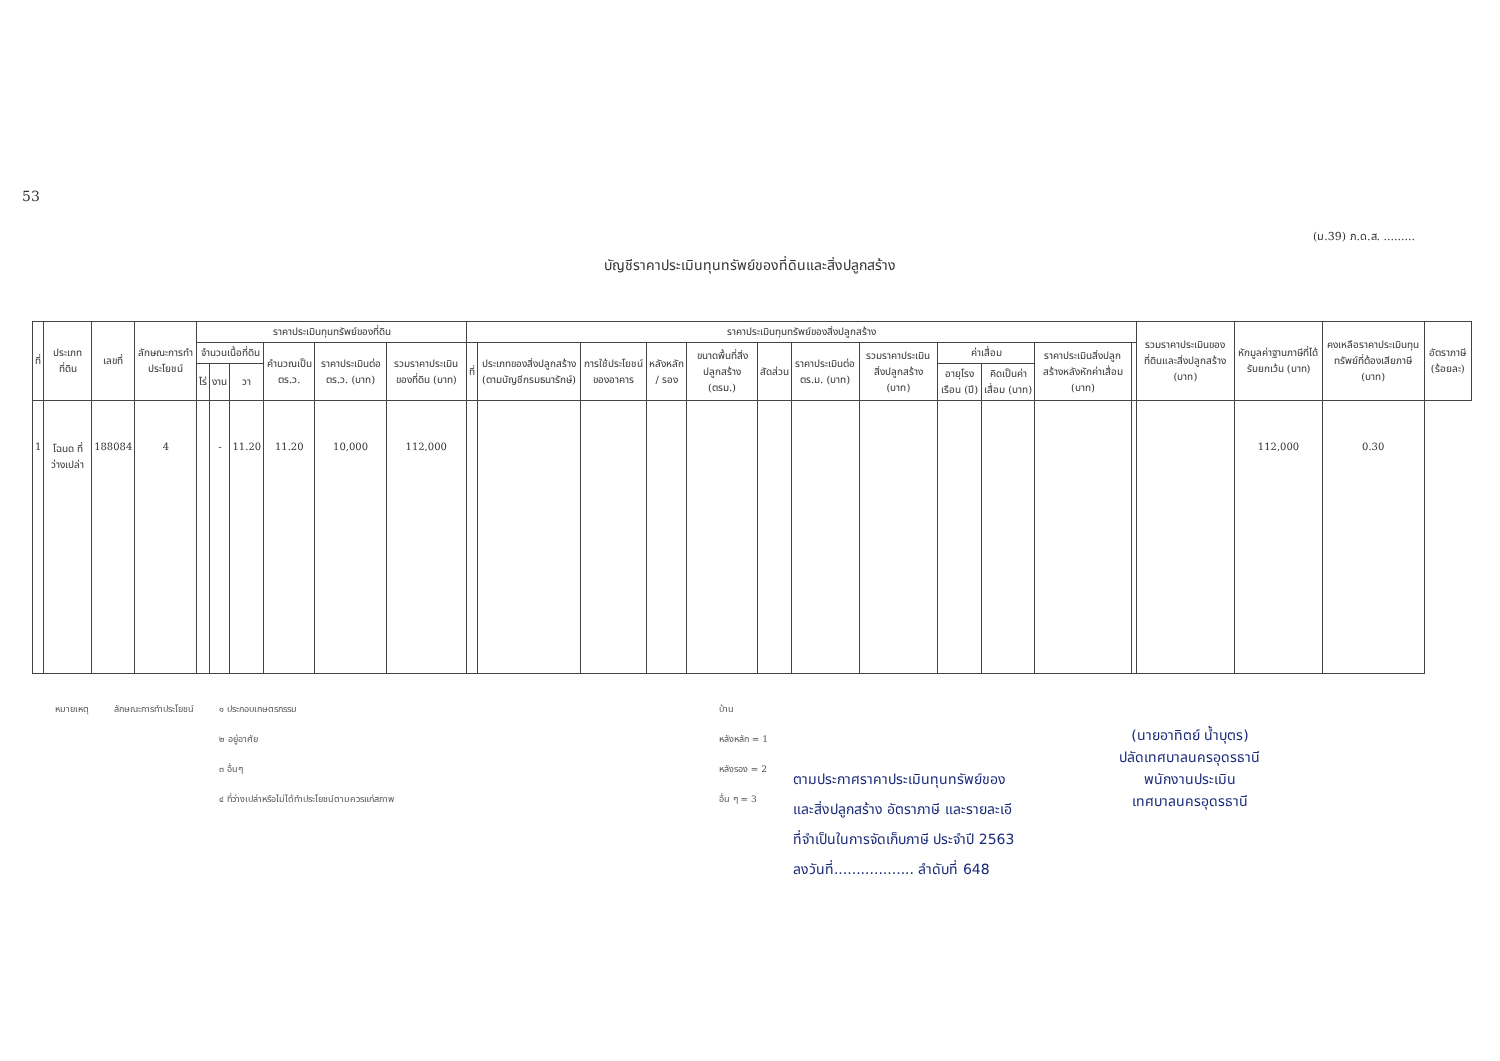53
(ม.39) ภ.ด.ส. .........
บัญชีราคาประเมินทุนทรัพย์ของที่ดินและสิ่งปลูกสร้าง
| ที่ | ประเภทที่ดิน | เลขที่ | ลักษณะการทำประโยชน์ | ราคาประเมินทุนทรัพย์ของที่ดิน | | | | | | ราคาประเมินทุนทรัพย์ของสิ่งปลูกสร้าง | | | | | | | | | | | | รวมราคาประเมินของที่ดินและสิ่งปลูกสร้าง (บาท) | หักมูลค่าฐานภาษีที่ได้รับยกเว้น (บาท) | คงเหลือราคาประเมินทุนทรัพย์ที่ต้องเสียภาษี (บาท) | อัตราภาษี (ร้อยละ) |
| --- | --- | --- | --- | --- | --- | --- | --- | --- | --- | --- | --- | --- | --- | --- | --- | --- | --- | --- | --- | --- | --- | --- | --- | --- | --- |
| | | | | จำนวนเนื้อที่ดิน | | | คำนวณเป็น ตร.ว. | ราคาประเมินต่อ ตร.ว. (บาท) | รวมราคาประเมินของที่ดิน (บาท) | ที่ | ประเภทของสิ่งปลูกสร้าง (ตามบัญชีกรมธนารักษ์) | การใช้ประโยชน์ของอาคาร | หลังหลัก / รอง | ขนาดพื้นที่สิ่งปลูกสร้าง (ตรม.) | สัดส่วน | ราคาประเมินต่อ ตร.ม. (บาท) | รวมราคาประเมินสิ่งปลูกสร้าง (บาท) | ค่าเสื่อม | | ราคาประเมินสิ่งปลูกสร้างหลังหักค่าเสื่อม (บาท) | | | | | |
| | | | | ไร่ | งาน | วา | | | | | | | | | | | | อายุโรงเรือน (ปี) | คิดเป็นค่าเสื่อม (บาท) | | | | | | |
| 1 | โฉนด ที่ว่างเปล่า | 188084 | 4 | | - | 11.20 | 11.20 | 10,000 | 112,000 | | | | | | | | | | | | | | 112,000 | 0.30 | |
หมายเหตุ ลักษณะการทำประโยชน์ ๑ ประกอบเกษตรกรรม
๒ อยู่อาศัย
๓ อื่นๆ
๔ ที่ว่างเปล่าหรือไม่ได้ทำประโยชน์ตามควรแก่สภาพ
บ้าน
หลังหลัก = 1
หลังรอง = 2
อื่น ๆ = 3
ตามประกาศราคาประเมินทุนทรัพย์ของ
และสิ่งปลูกสร้าง อัตราภาษี และรายละเอี
ที่จำเป็นในการจัดเก็บภาษี ประจำปี 2563
ลงวันที่.................. ลำดับที่ 648
(นายอาทิตย์ น้ำบุตร)
ปลัดเทศบาลนครอุดรธานี
พนักงานประเมิน
เทศบาลนครอุดรธานี